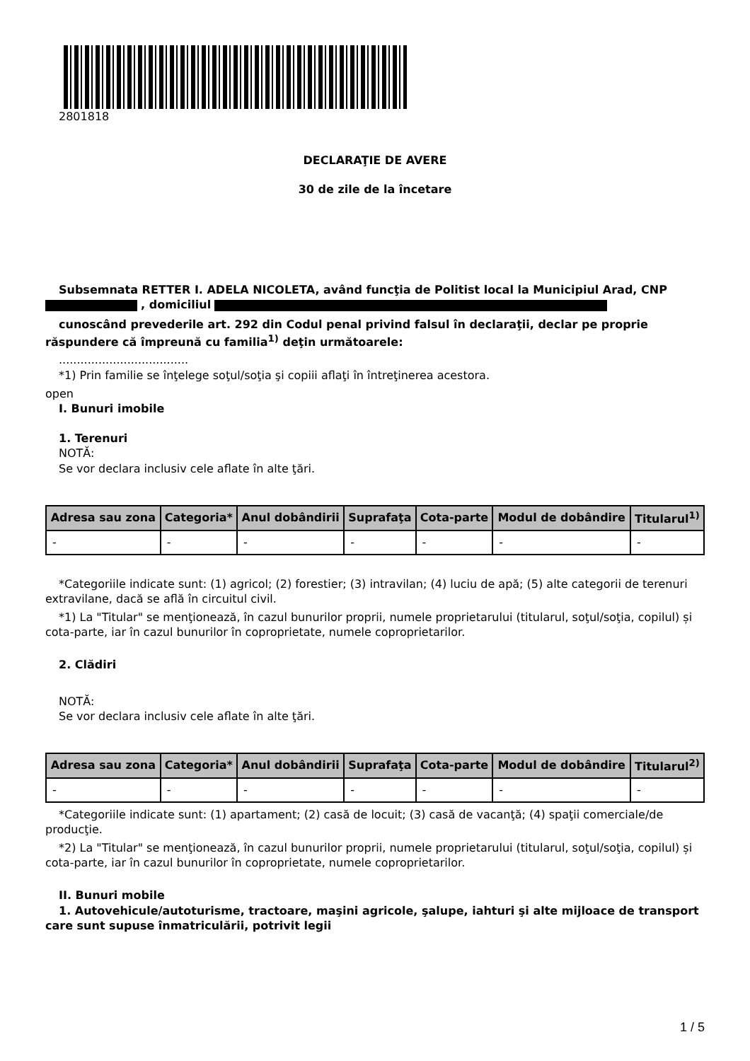2801818
DECLARAŢIE DE AVERE
30 de zile de la încetare
Subsemnata RETTER I. ADELA NICOLETA, având funcţia de Politist local la Municipiul Arad, CNP
, domiciliul
cunoscând prevederile art. 292 din Codul penal privind falsul în declaraţii, declar pe proprie răspundere că împreună cu familia<sup>1)</sup> deţin următoarele:
....................................
*1) Prin familie se înţelege soţul/soţia şi copiii aflaţi în întreţinerea acestora.
open
I. Bunuri imobile
1. Terenuri
NOTĂ:
Se vor declara inclusiv cele aflate în alte ţări.
| Adresa sau zona | Categoria* | Anul dobândirii | Suprafaţa | Cota-parte | Modul de dobândire | Titularul<sup>1)</sup> |
| --- | --- | --- | --- | --- | --- | --- |
| - | - | - | - | - | - | - |
*Categoriile indicate sunt: (1) agricol; (2) forestier; (3) intravilan; (4) luciu de apă; (5) alte categorii de terenuri extravilane, dacă se află în circuitul civil.
*1) La "Titular" se menţionează, în cazul bunurilor proprii, numele proprietarului (titularul, soţul/soţia, copilul) și cota-parte, iar în cazul bunurilor în coproprietate, numele coproprietarilor.
2. Clădiri
NOTĂ:
Se vor declara inclusiv cele aflate în alte ţări.
| Adresa sau zona | Categoria* | Anul dobândirii | Suprafaţa | Cota-parte | Modul de dobândire | Titularul<sup>2)</sup> |
| --- | --- | --- | --- | --- | --- | --- |
| - | - | - | - | - | - | - |
*Categoriile indicate sunt: (1) apartament; (2) casă de locuit; (3) casă de vacanţă; (4) spaţii comerciale/de producţie.
*2) La "Titular" se menţionează, în cazul bunurilor proprii, numele proprietarului (titularul, soţul/soţia, copilul) și cota-parte, iar în cazul bunurilor în coproprietate, numele coproprietarilor.
II. Bunuri mobile
1. Autovehicule/autoturisme, tractoare, maşini agricole, şalupe, iahturi şi alte mijloace de transport care sunt supuse înmatriculării, potrivit legii
1 / 5